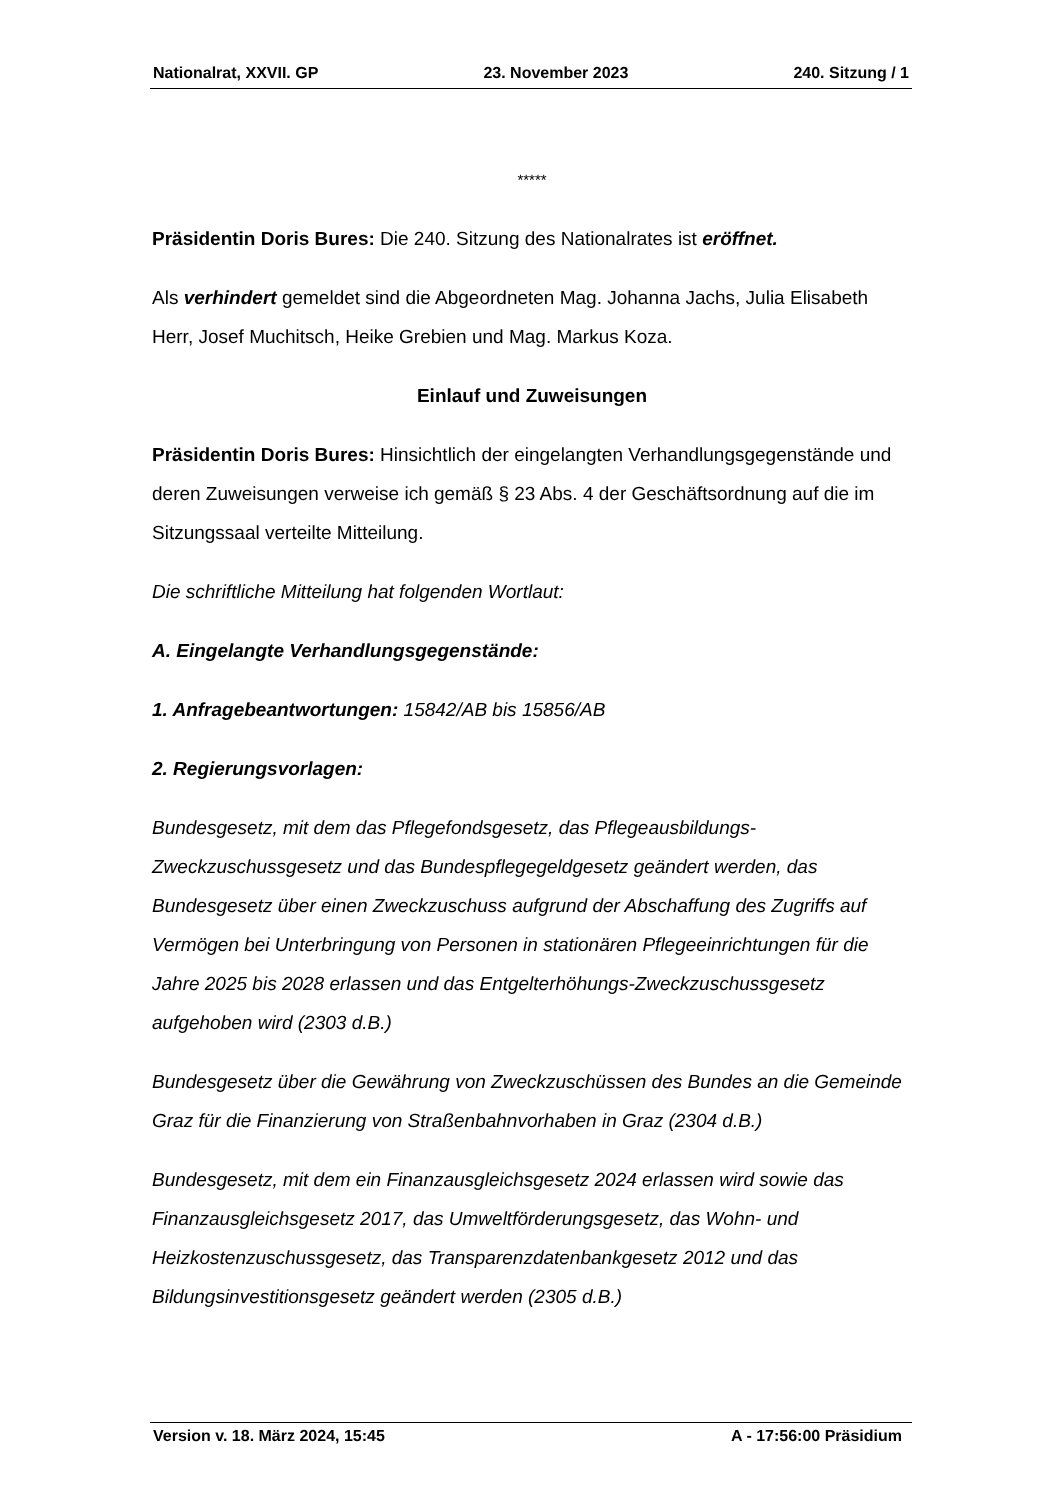Nationalrat, XXVII. GP 23. November 2023 240. Sitzung / 1
*****
Präsidentin Doris Bures: Die 240. Sitzung des Nationalrates ist eröffnet.
Als verhindert gemeldet sind die Abgeordneten Mag. Johanna Jachs, Julia Elisabeth Herr, Josef Muchitsch, Heike Grebien und Mag. Markus Koza.
Einlauf und Zuweisungen
Präsidentin Doris Bures: Hinsichtlich der eingelangten Verhandlungsgegenstände und deren Zuweisungen verweise ich gemäß § 23 Abs. 4 der Geschäftsordnung auf die im Sitzungssaal verteilte Mitteilung.
Die schriftliche Mitteilung hat folgenden Wortlaut:
A. Eingelangte Verhandlungsgegenstände:
1. Anfragebeantwortungen: 15842/AB bis 15856/AB
2. Regierungsvorlagen:
Bundesgesetz, mit dem das Pflegefondsgesetz, das Pflegeausbildungs-Zweckzuschussgesetz und das Bundespflegegeldgesetz geändert werden, das Bundesgesetz über einen Zweckzuschuss aufgrund der Abschaffung des Zugriffs auf Vermögen bei Unterbringung von Personen in stationären Pflegeeinrichtungen für die Jahre 2025 bis 2028 erlassen und das Entgelterhöhungs-Zweckzuschussgesetz aufgehoben wird (2303 d.B.)
Bundesgesetz über die Gewährung von Zweckzuschüssen des Bundes an die Gemeinde Graz für die Finanzierung von Straßenbahnvorhaben in Graz (2304 d.B.)
Bundesgesetz, mit dem ein Finanzausgleichsgesetz 2024 erlassen wird sowie das Finanzausgleichsgesetz 2017, das Umweltförderungsgesetz, das Wohn- und Heizkostenzuschussgesetz, das Transparenzdatenbankgesetz 2012 und das Bildungsinvestitionsgesetz geändert werden (2305 d.B.)
Version v. 18. März 2024, 15:45 A - 17:56:00 Präsidium